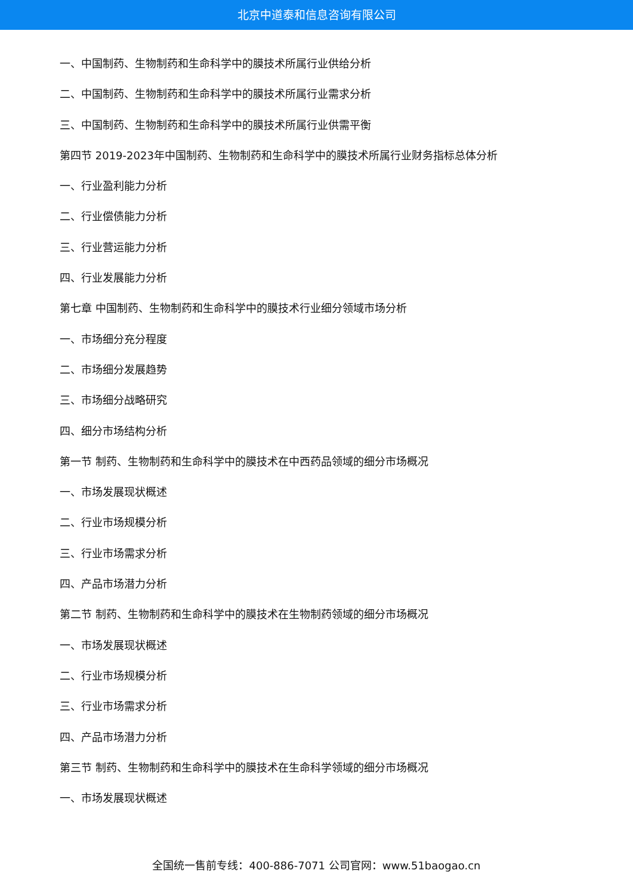北京中道泰和信息咨询有限公司
一、中国制药、生物制药和生命科学中的膜技术所属行业供给分析
二、中国制药、生物制药和生命科学中的膜技术所属行业需求分析
三、中国制药、生物制药和生命科学中的膜技术所属行业供需平衡
第四节 2019-2023年中国制药、生物制药和生命科学中的膜技术所属行业财务指标总体分析
一、行业盈利能力分析
二、行业偿债能力分析
三、行业营运能力分析
四、行业发展能力分析
第七章 中国制药、生物制药和生命科学中的膜技术行业细分领域市场分析
一、市场细分充分程度
二、市场细分发展趋势
三、市场细分战略研究
四、细分市场结构分析
第一节 制药、生物制药和生命科学中的膜技术在中西药品领域的细分市场概况
一、市场发展现状概述
二、行业市场规模分析
三、行业市场需求分析
四、产品市场潜力分析
第二节 制药、生物制药和生命科学中的膜技术在生物制药领域的细分市场概况
一、市场发展现状概述
二、行业市场规模分析
三、行业市场需求分析
四、产品市场潜力分析
第三节 制药、生物制药和生命科学中的膜技术在生命科学领域的细分市场概况
一、市场发展现状概述
全国统一售前专线：400-886-7071 公司官网：www.51baogao.cn